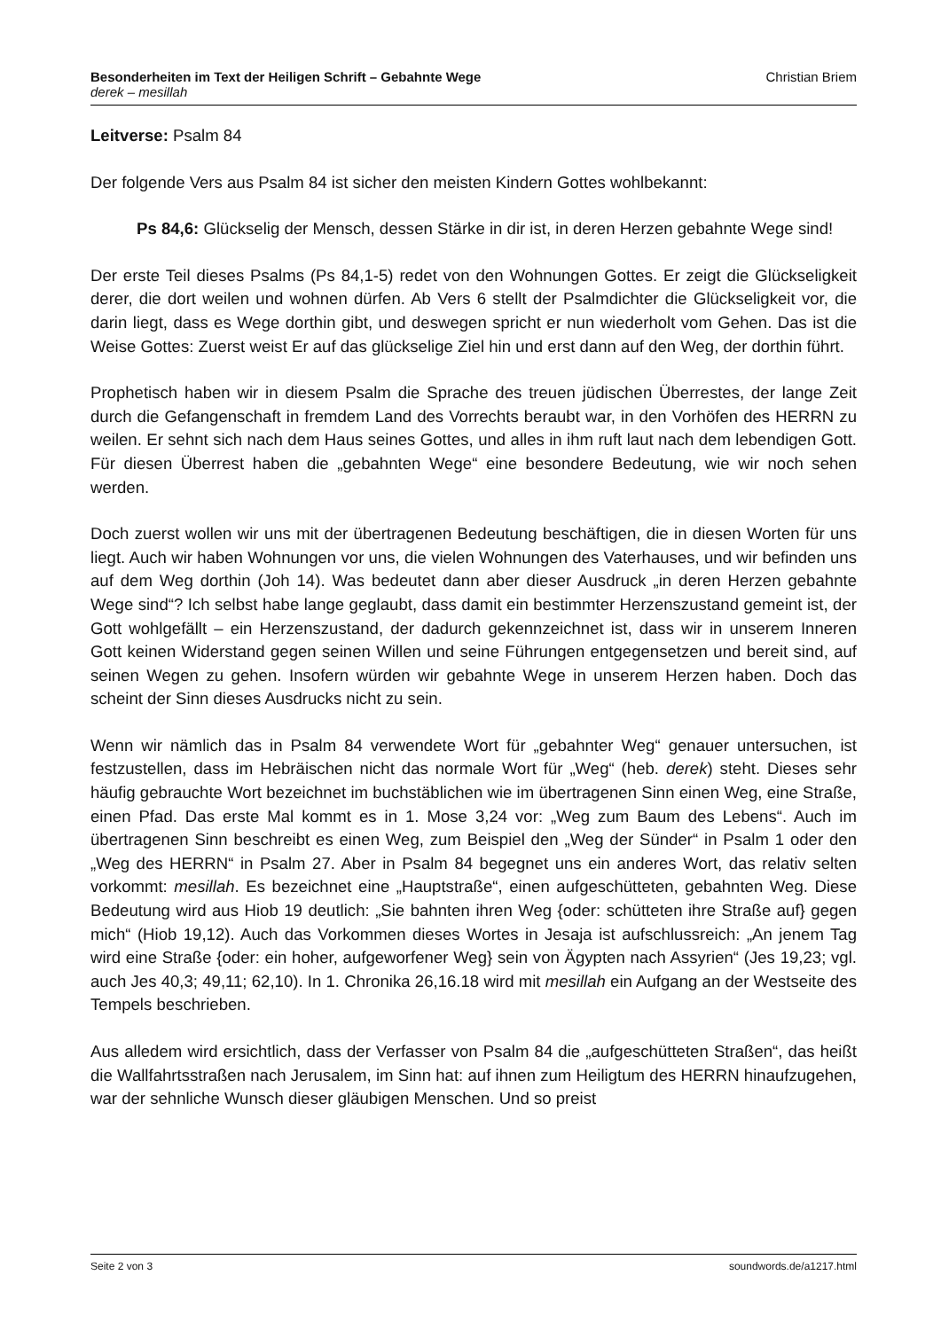Besonderheiten im Text der Heiligen Schrift – Gebahnte Wege Christian Briem
derek – mesillah
Leitverse: Psalm 84
Der folgende Vers aus Psalm 84 ist sicher den meisten Kindern Gottes wohlbekannt:
Ps 84,6: Glückselig der Mensch, dessen Stärke in dir ist, in deren Herzen gebahnte Wege sind!
Der erste Teil dieses Psalms (Ps 84,1-5) redet von den Wohnungen Gottes. Er zeigt die Glückseligkeit derer, die dort weilen und wohnen dürfen. Ab Vers 6 stellt der Psalmdichter die Glückseligkeit vor, die darin liegt, dass es Wege dorthin gibt, und deswegen spricht er nun wiederholt vom Gehen. Das ist die Weise Gottes: Zuerst weist Er auf das glückselige Ziel hin und erst dann auf den Weg, der dorthin führt.
Prophetisch haben wir in diesem Psalm die Sprache des treuen jüdischen Überrestes, der lange Zeit durch die Gefangenschaft in fremdem Land des Vorrechts beraubt war, in den Vorhöfen des HERRN zu weilen. Er sehnt sich nach dem Haus seines Gottes, und alles in ihm ruft laut nach dem lebendigen Gott. Für diesen Überrest haben die „gebahnten Wege“ eine besondere Bedeutung, wie wir noch sehen werden.
Doch zuerst wollen wir uns mit der übertragenen Bedeutung beschäftigen, die in diesen Worten für uns liegt. Auch wir haben Wohnungen vor uns, die vielen Wohnungen des Vaterhauses, und wir befinden uns auf dem Weg dorthin (Joh 14). Was bedeutet dann aber dieser Ausdruck „in deren Herzen gebahnte Wege sind“? Ich selbst habe lange geglaubt, dass damit ein bestimmter Herzenszustand gemeint ist, der Gott wohlgefällt – ein Herzenszustand, der dadurch gekennzeichnet ist, dass wir in unserem Inneren Gott keinen Widerstand gegen seinen Willen und seine Führungen entgegensetzen und bereit sind, auf seinen Wegen zu gehen. Insofern würden wir gebahnte Wege in unserem Herzen haben. Doch das scheint der Sinn dieses Ausdrucks nicht zu sein.
Wenn wir nämlich das in Psalm 84 verwendete Wort für „gebahnter Weg“ genauer untersuchen, ist festzustellen, dass im Hebräischen nicht das normale Wort für „Weg“ (heb. derek) steht. Dieses sehr häufig gebrauchte Wort bezeichnet im buchstäblichen wie im übertragenen Sinn einen Weg, eine Straße, einen Pfad. Das erste Mal kommt es in 1. Mose 3,24 vor: „Weg zum Baum des Lebens“. Auch im übertragenen Sinn beschreibt es einen Weg, zum Beispiel den „Weg der Sünder“ in Psalm 1 oder den „Weg des HERRN“ in Psalm 27. Aber in Psalm 84 begegnet uns ein anderes Wort, das relativ selten vorkommt: mesillah. Es bezeichnet eine „Hauptstraße“, einen aufgeschütteten, gebahnten Weg. Diese Bedeutung wird aus Hiob 19 deutlich: „Sie bahnten ihren Weg {oder: schütteten ihre Straße auf} gegen mich“ (Hiob 19,12). Auch das Vorkommen dieses Wortes in Jesaja ist aufschlussreich: „An jenem Tag wird eine Straße {oder: ein hoher, aufgeworfener Weg} sein von Ägypten nach Assyrien“ (Jes 19,23; vgl. auch Jes 40,3; 49,11; 62,10). In 1. Chronika 26,16.18 wird mit mesillah ein Aufgang an der Westseite des Tempels beschrieben.
Aus alledem wird ersichtlich, dass der Verfasser von Psalm 84 die „aufgeschütteten Straßen“, das heißt die Wallfahrtsstraßen nach Jerusalem, im Sinn hat: auf ihnen zum Heiligtum des HERRN hinaufzugehen, war der sehnliche Wunsch dieser gläubigen Menschen. Und so preist
Seite 2 von 3 soundwords.de/a1217.html